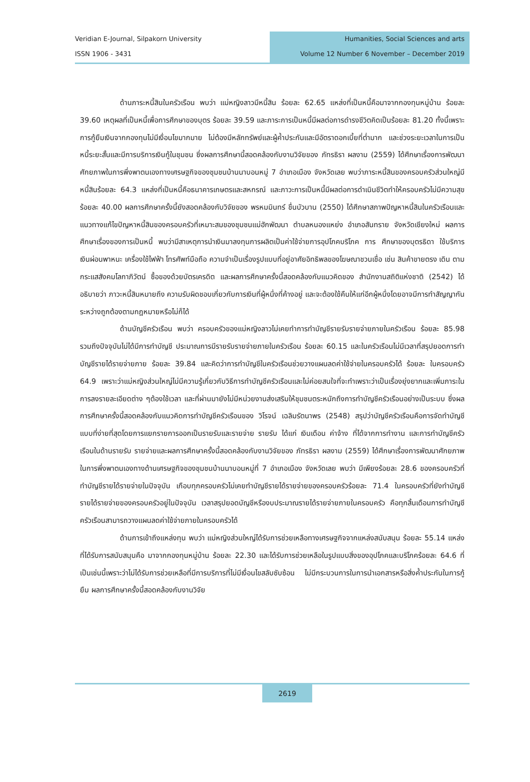Veridian E-Journal, Silpakorn University
ISSN 1906 - 3431
Humanities, Social Sciences and arts
Volume 12 Number 6 November – December 2019
ด้านภาระหนี้สินในครัวเรือน พบว่า แม่หญิงลาวมีหนี้สิน ร้อยละ 62.65 แหล่งที่เป็นหนี้คือมาจากกองทุนหมู่บ้าน ร้อยละ 39.60 เหตุผลที่เป็นหนี้เพื่อการศึกษาของบุตร ร้อยละ 39.59 และภาระการเป็นหนี้มีผลต่อการดำรงชีวิตคิดเป็นร้อยละ 81.20 ทั้งนี้เพราะการกู้ยืมเงินจากกองทุนไม่มีเงื่อนไขมากมาย ไม่ต้องมีหลักทรัพย์และผู้ค้ำประกันและมีอัตราดอกเบี้ยที่ต่ำมาก และช่วงระยะเวลาในการเป็นหนี้ระยะสั้นและมีการบริการเงินกู้ในชุมชน ซึ่งผลการศึกษานี้สอดคล้องกับงานวิจัยของ ภัทรธิรา ผลงาม (2559) ได้ศึกษาเรื่องการพัฒนาศักยภาพในการพึ่งพาตนเองทางเศรษฐกิจของชุมชนบ้านนาบอนหมู่ 7 อำเภอเมือง จังหวัดเลย พบว่าภาระหนี้สินของครอบครัวส่วนใหญ่มีหนี้สินร้อยละ 64.3 แหล่งที่เป็นหนี้คือธนาคารเกษตรและสหกรณ์ และภาวะการเป็นหนี้มีผลต่อการดำเนินชีวิตทำให้ครอบครัวไม่มีความสุข ร้อยละ 40.00 ผลการศึกษาครั้งนี้ยังสอดคล้องกับวิจัยของ พรหมมินทร์ ชื่นบัวบาน (2550) ได้ศึกษาสภาพปัญหาหนี้สินในครัวเรือนและแนวทางแก้ไขปัญหาหนี้สินของครอบครัวที่เหมาะสมของชุมชนแม่ฮักพัฒนา ตำบลหนองแหย่ง อำเภอสันทราย จังหวัดเชียงใหม่ ผลการศึกษาเรื่องของการเป็นหนี้ พบว่ามีสาเหตุการนำเงินมาลงทุนการผลิตเป็นค่าใช้จ่ายการอุปโภคบริโภค การ ศึกษาของบุตรธิดา ใช้บริการเงินผ่อนพาหนะ เครื่องใช้ไฟฟ้า โทรศัพท์มือถือ ความจำเป็นเรื่องรูปแบบที่อยู่อาศัยอิทธิพลของโฆษณาชวนเชื่อ เช่น สินค้าขายตรง เดิน ตามกระแสสังคมโลกาภิวัตน์ ซื้อของด้วยบัตรเครดิต และผลการศึกษาครั้งนี้สอดคล้องกับแนวคิดของ สำนักงานสถิติแห่งชาติ (2542) ได้อธิบายว่า ภาวะหนี้สินหมายถึง ความรับผิดชอบเกี่ยวกับการเงินที่ผู้หนึ่งที่ค้างอยู่ และจะต้องใช้คืนให้แก่อีกผู้หนึ่งโดยอาจมีการทำสัญญากันระหว่างถูกต้องตามกฎหมายหรือไม่ก็ได้
ด้านบัญชีครัวเรือน พบว่า ครอบครัวของแม่หญิงลาวไม่เคยทำการทำบัญชีรายรับรายจ่ายภายในครัวเรือน ร้อยละ 85.98 รวมถึงปัจจุบันไม่ได้มีการทำบัญชี ประมาณการมีรายรับรายจ่ายภายในครัวเรือน ร้อยละ 60.15 และในครัวเรือนไม่มีเวลาที่สรุปยอดการทำบัญชีรายได้รายจ่ายภาย ร้อยละ 39.84 และคิดว่าการทำบัญชีในครัวเรือนช่วยวางแผนลดค่าใช้จ่ายในครอบครัวได้ ร้อยละ ในครอบครัว 64.9 เพราะว่าแม่หญิงส่วนใหญ่ไม่มีความรู้เกี่ยวกับวิธีการทำบัญชีครัวเรือนและไม่ค่อยสนใจที่จะทำเพราะว่าเป็นเรื่องยุ่งยากและเพิ่มภาระในการลงรายละเอียดต่าง ๆต้องใช้เวลา และที่ผ่านมายังไม่มีหน่วยงานส่งเสริมให้ชุมชนตระหนักถึงการทำบัญชีครัวเรือนอย่างเป็นระบบ ซึ่งผลการศึกษาครั้งนี้สอดคล้องกับแนวคิดการทำบัญชีครัวเรือนของ วิโรจน์ เฉลิมรัตนาพร (2548) สรุปว่าบัญชีครัวเรือนคือการจัดทำบัญชีแบบที่ง่ายที่สุดโดยการแยกรายการออกเป็นรายรับและรายจ่าย รายรับ ได้แก่ เงินเดือน ค่าจ้าง ที่ได้จากการทำงาน และการทำบัญชีครัวเรือนในด้านรายรับ รายจ่ายและผลการศึกษาครั้งนี้สอดคล้องกับงานวิจัยของ ภัทรธิรา ผลงาม (2559) ได้ศึกษาเรื่องการพัฒนาศักยภาพในการพึ่งพาตนเองทางด้านเศรษฐกิจของชุมชนบ้านนาบอนหมู่ที่ 7 อำเภอเมือง จังหวัดเลย พบว่า มีเพียงร้อยละ 28.6 ของครอบครัวที่ทำบัญชีรายได้รายจ่ายในปัจจุบัน เกือบทุกครอบครัวไม่เคยทำบัญชีรายได้รายจ่ายของครอบครัวร้อยละ 71.4 ในครอบครัวที่ยังทำบัญชีรายได้รายจ่ายของครอบครัวอยู่ในปัจจุบัน เวลาสรุปยอดบัญชีหรืองบประมาณรายได้รายจ่ายภายในครอบครัว คือทุกสิ้นเดือนการทำบัญชีครัวเรือนสามารถวางแผนลดค่าใช้จ่ายภายในครอบครัวได้
ด้านการเข้าถึงแหล่งทุน พบว่า แม่หญิงส่วนใหญ่ได้รับการช่วยเหลือทางเศรษฐกิจจากแหล่งสนับสนุน ร้อยละ 55.14 แหล่งที่ได้รับการสนับสนุนคือ มาจากกองทุนหมู่บ้าน ร้อยละ 22.30 และได้รับการช่วยเหลือในรูปแบบสิ่งของอุปโภคและบริโภคร้อยละ 64.6 ที่เป็นเช่นนี้เพราะว่าไม่ได้รับการช่วยเหลือที่มีการบริการที่ไม่มีเงื่อนไขสลับซับซ้อน ไม่มีกระบวนการในการนำเอกสารหรือสิ่งค้ำประกันในการกู้ยืม ผลการศึกษาครั้งนี้สอดคล้องกับงานวิจัย
2619